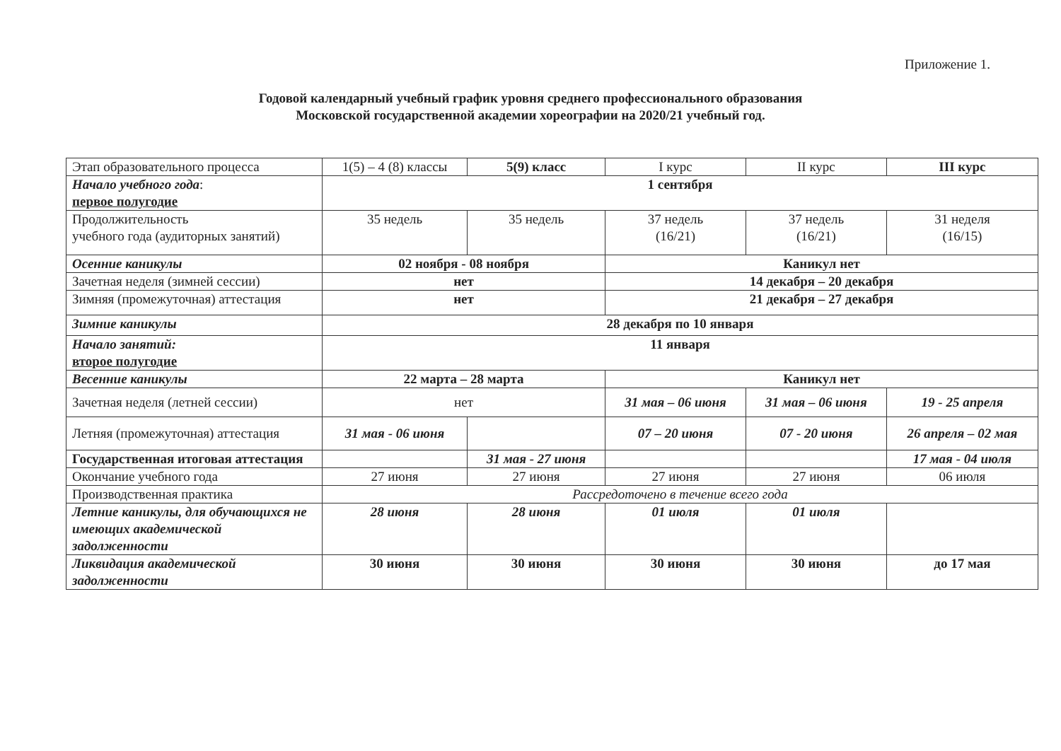Приложение 1.
Годовой календарный учебный график уровня среднего профессионального образования
Московской государственной академии хореографии на 2020/21 учебный год.
| Этап образовательного процесса | 1(5) – 4 (8) классы | 5(9) класс | I курс | II курс | III курс |
| Начало учебного года : первое полугодие | 1 сентября | | | | |
| Продолжительность учебного года (аудиторных занятий) | 35 недель | 35 недель | 37 недель (16/21) | 37 недель (16/21) | 31 неделя (16/15) |
| Осенние каникулы | 02 ноября - 08 ноября | | Каникул нет | | |
| Зачетная неделя (зимней сессии) | нет | | 14 декабря – 20 декабря | | |
| Зимняя (промежуточная) аттестация | нет | | 21 декабря – 27 декабря | | |
| Зимние каникулы | 28 декабря по 10 января | | | | |
| Начало занятий: второе полугодие | 11 января | | | | |
| Весенние каникулы | 22 марта – 28 марта | | Каникул нет | | |
| Зачетная неделя (летней сессии) | нет | | 31 мая – 06 июня | 31 мая – 06 июня | 19 - 25 апреля |
| Летняя (промежуточная) аттестация | 31 мая - 06 июня | | 07 – 20 июня | 07 - 20 июня | 26 апреля – 02 мая |
| Государственная итоговая аттестация | | 31 мая - 27 июня | | | 17 мая - 04 июля |
| Окончание учебного года | 27 июня | 27 июня | 27 июня | 27 июня | 06 июля |
| Производственная практика | Рассредоточено в течение всего года | | | | |
| Летние каникулы, для обучающихся не имеющих академической задолженности | 28 июня | 28 июня | 01 июля | 01 июля | |
| Ликвидация академической задолженности | 30 июня | 30 июня | 30 июня | 30 июня | до 17 мая |